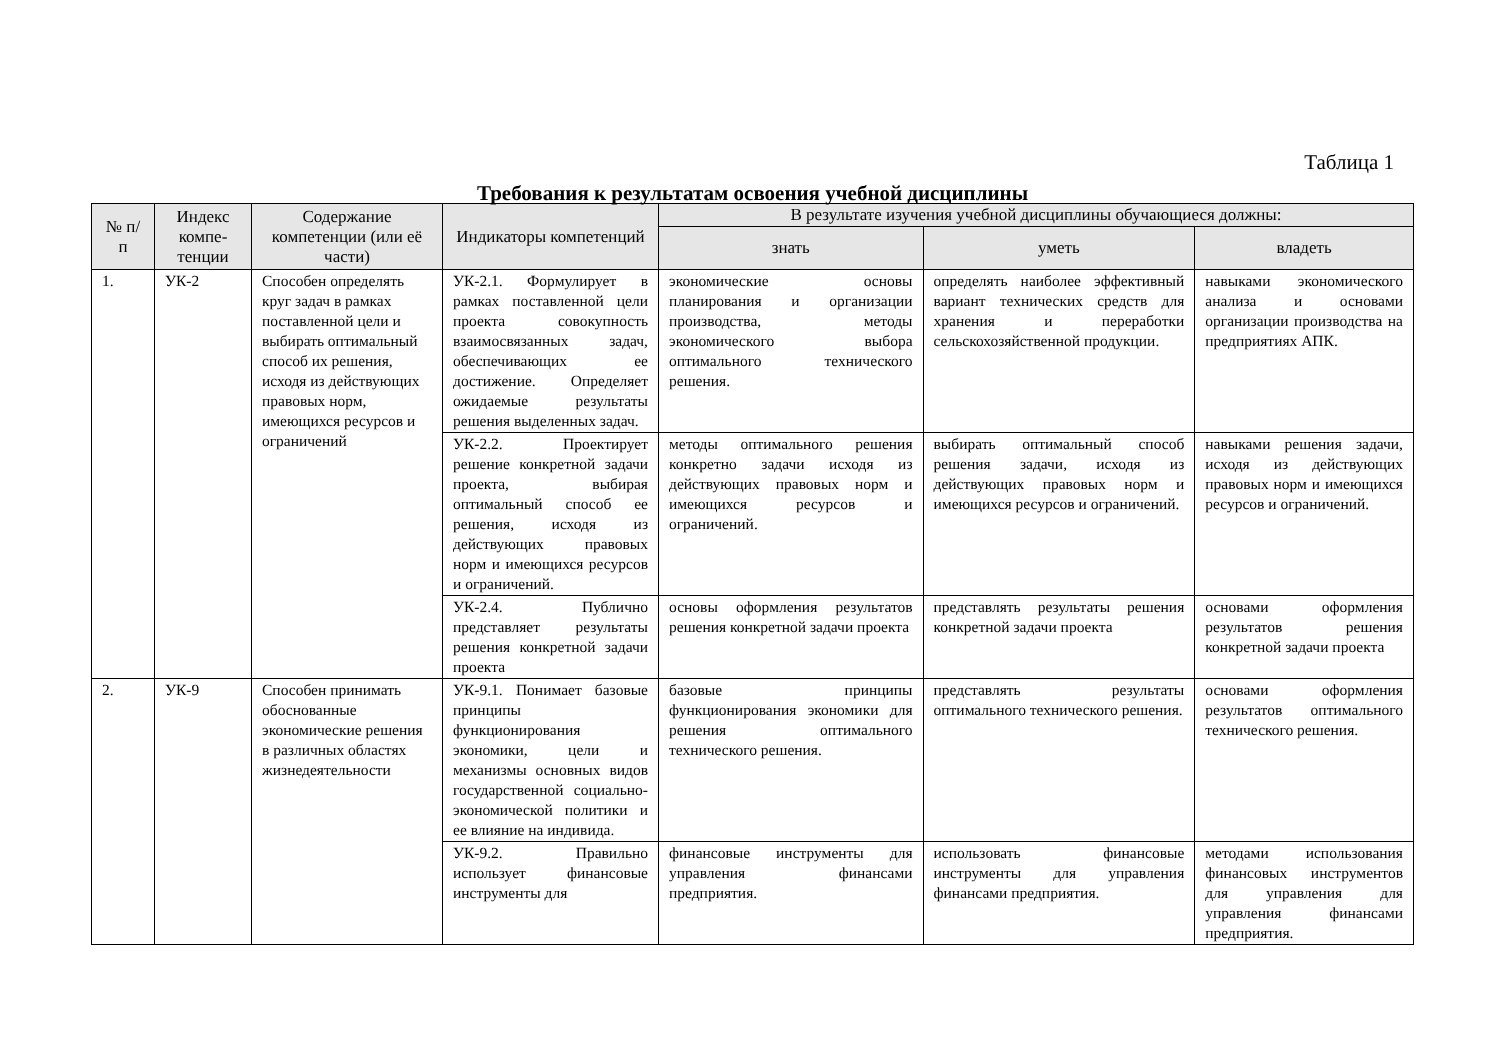Таблица 1
Требования к результатам освоения учебной дисциплины
| № п/п | Индекс компе-тенции | Содержание компетенции (или её части) | Индикаторы компетенций | В результате изучения учебной дисциплины обучающиеся должны: | | |
| --- | --- | --- | --- | --- | --- | --- |
| | | | | знать | уметь | владеть |
| 1. | УК-2 | Способен определять круг задач в рамках поставленной цели и выбирать оптимальный способ их решения, исходя из действующих правовых норм, имеющихся ресурсов и ограничений | УК-2.1. Формулирует в рамках поставленной цели проекта совокупность взаимосвязанных задач, обеспечивающих ее достижение. Определяет ожидаемые результаты решения выделенных задач. | экономические основы планирования и организации производства, методы экономического выбора оптимального технического решения. | определять наиболее эффективный вариант технических средств для хранения и переработки сельскохозяйственной продукции. | навыками экономического анализа и основами организации производства на предприятиях АПК. |
| | | | УК-2.2. Проектирует решение конкретной задачи проекта, выбирая оптимальный способ ее решения, исходя из действующих правовых норм и имеющихся ресурсов и ограничений. | методы оптимального решения конкретно задачи исходя из действующих правовых норм и имеющихся ресурсов и ограничений. | выбирать оптимальный способ решения задачи, исходя из действующих правовых норм и имеющихся ресурсов и ограничений. | навыками решения задачи, исходя из действующих правовых норм и имеющихся ресурсов и ограничений. |
| | | | УК-2.4. Публично представляет результаты решения конкретной задачи проекта | основы оформления результатов решения конкретной задачи проекта | представлять результаты решения конкретной задачи проекта | основами оформления результатов решения конкретной задачи проекта |
| 2. | УК-9 | Способен принимать обоснованные экономические решения в различных областях жизнедеятельности | УК-9.1. Понимает базовые принципы функционирования экономики, цели и механизмы основных видов государственной социально-экономической политики и ее влияние на индивида. | базовые принципы функционирования экономики для решения оптимального технического решения. | представлять результаты оптимального технического решения. | основами оформления результатов оптимального технического решения. |
| | | | УК-9.2. Правильно использует финансовые инструменты для | финансовые инструменты для управления финансами предприятия. | использовать финансовые инструменты для управления финансами предприятия. | методами использования финансовых инструментов для управления для управления финансами предприятия. |